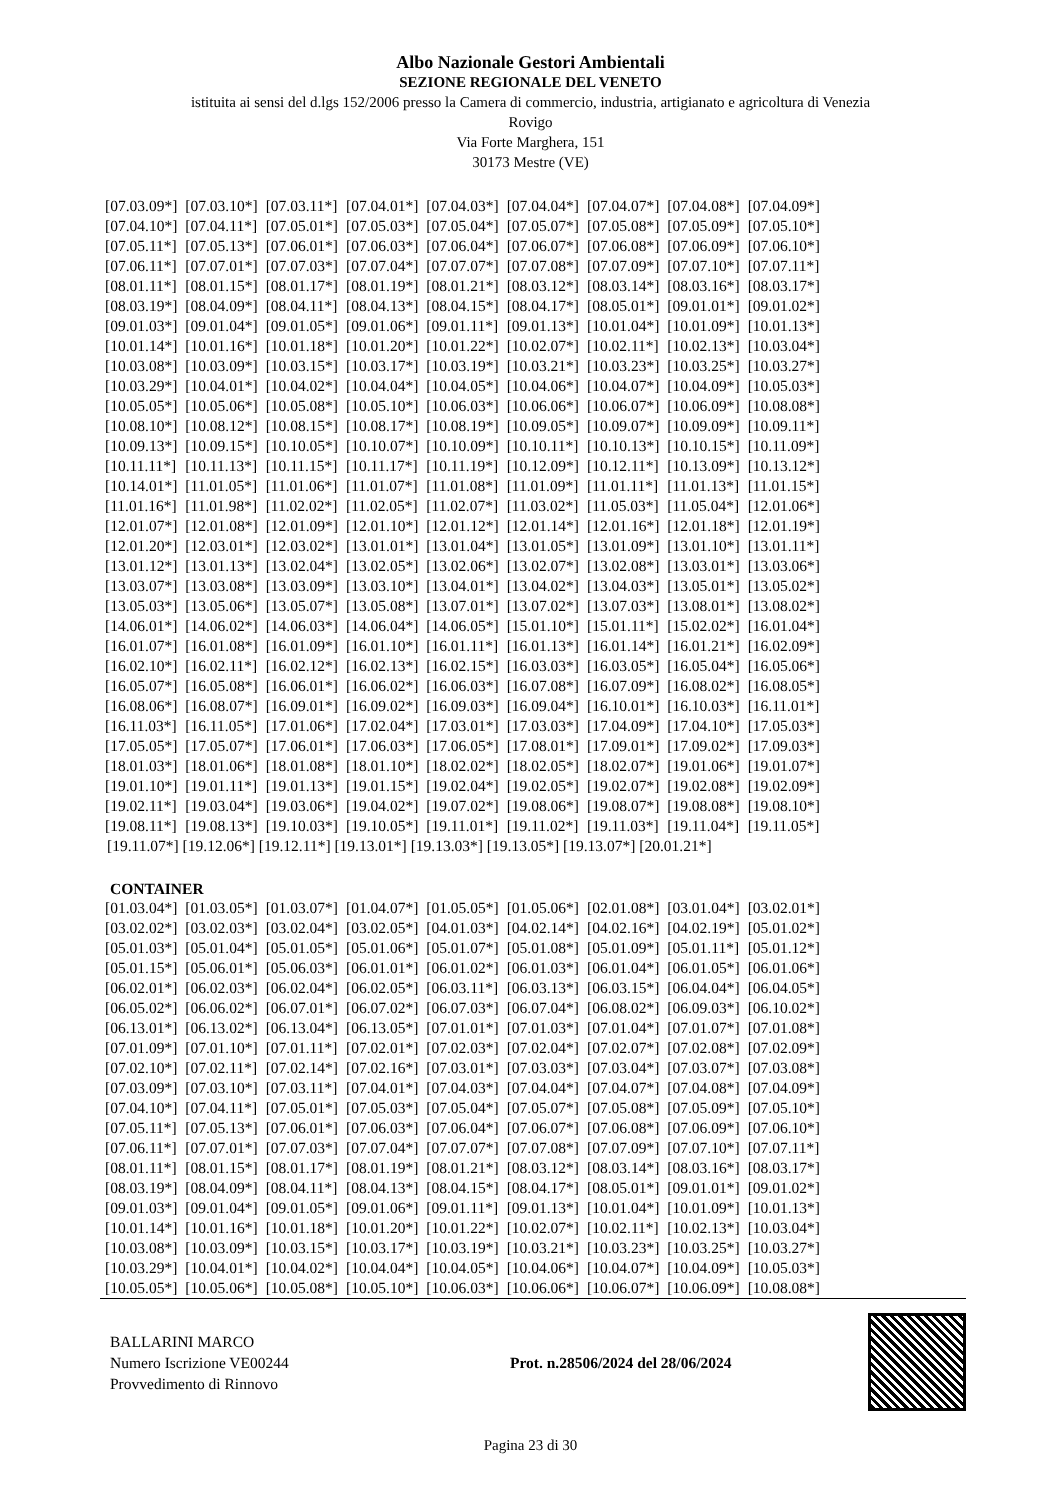Albo Nazionale Gestori Ambientali
SEZIONE REGIONALE DEL VENETO
istituita ai sensi del d.lgs 152/2006 presso la Camera di commercio, industria, artigianato e agricoltura di Venezia
Rovigo
Via Forte Marghera, 151
30173 Mestre (VE)
| [07.03.09*] | [07.03.10*] | [07.03.11*] | [07.04.01*] | [07.04.03*] | [07.04.04*] | [07.04.07*] | [07.04.08*] | [07.04.09*] |
| [07.04.10*] | [07.04.11*] | [07.05.01*] | [07.05.03*] | [07.05.04*] | [07.05.07*] | [07.05.08*] | [07.05.09*] | [07.05.10*] |
| [07.05.11*] | [07.05.13*] | [07.06.01*] | [07.06.03*] | [07.06.04*] | [07.06.07*] | [07.06.08*] | [07.06.09*] | [07.06.10*] |
| [07.06.11*] | [07.07.01*] | [07.07.03*] | [07.07.04*] | [07.07.07*] | [07.07.08*] | [07.07.09*] | [07.07.10*] | [07.07.11*] |
| [08.01.11*] | [08.01.15*] | [08.01.17*] | [08.01.19*] | [08.01.21*] | [08.03.12*] | [08.03.14*] | [08.03.16*] | [08.03.17*] |
| [08.03.19*] | [08.04.09*] | [08.04.11*] | [08.04.13*] | [08.04.15*] | [08.04.17*] | [08.05.01*] | [09.01.01*] | [09.01.02*] |
| [09.01.03*] | [09.01.04*] | [09.01.05*] | [09.01.06*] | [09.01.11*] | [09.01.13*] | [10.01.04*] | [10.01.09*] | [10.01.13*] |
| [10.01.14*] | [10.01.16*] | [10.01.18*] | [10.01.20*] | [10.01.22*] | [10.02.07*] | [10.02.11*] | [10.02.13*] | [10.03.04*] |
| [10.03.08*] | [10.03.09*] | [10.03.15*] | [10.03.17*] | [10.03.19*] | [10.03.21*] | [10.03.23*] | [10.03.25*] | [10.03.27*] |
| [10.03.29*] | [10.04.01*] | [10.04.02*] | [10.04.04*] | [10.04.05*] | [10.04.06*] | [10.04.07*] | [10.04.09*] | [10.05.03*] |
| [10.05.05*] | [10.05.06*] | [10.05.08*] | [10.05.10*] | [10.06.03*] | [10.06.06*] | [10.06.07*] | [10.06.09*] | [10.08.08*] |
| [10.08.10*] | [10.08.12*] | [10.08.15*] | [10.08.17*] | [10.08.19*] | [10.09.05*] | [10.09.07*] | [10.09.09*] | [10.09.11*] |
| [10.09.13*] | [10.09.15*] | [10.10.05*] | [10.10.07*] | [10.10.09*] | [10.10.11*] | [10.10.13*] | [10.10.15*] | [10.11.09*] |
| [10.11.11*] | [10.11.13*] | [10.11.15*] | [10.11.17*] | [10.11.19*] | [10.12.09*] | [10.12.11*] | [10.13.09*] | [10.13.12*] |
| [10.14.01*] | [11.01.05*] | [11.01.06*] | [11.01.07*] | [11.01.08*] | [11.01.09*] | [11.01.11*] | [11.01.13*] | [11.01.15*] |
| [11.01.16*] | [11.01.98*] | [11.02.02*] | [11.02.05*] | [11.02.07*] | [11.03.02*] | [11.05.03*] | [11.05.04*] | [12.01.06*] |
| [12.01.07*] | [12.01.08*] | [12.01.09*] | [12.01.10*] | [12.01.12*] | [12.01.14*] | [12.01.16*] | [12.01.18*] | [12.01.19*] |
| [12.01.20*] | [12.03.01*] | [12.03.02*] | [13.01.01*] | [13.01.04*] | [13.01.05*] | [13.01.09*] | [13.01.10*] | [13.01.11*] |
| [13.01.12*] | [13.01.13*] | [13.02.04*] | [13.02.05*] | [13.02.06*] | [13.02.07*] | [13.02.08*] | [13.03.01*] | [13.03.06*] |
| [13.03.07*] | [13.03.08*] | [13.03.09*] | [13.03.10*] | [13.04.01*] | [13.04.02*] | [13.04.03*] | [13.05.01*] | [13.05.02*] |
| [13.05.03*] | [13.05.06*] | [13.05.07*] | [13.05.08*] | [13.07.01*] | [13.07.02*] | [13.07.03*] | [13.08.01*] | [13.08.02*] |
| [14.06.01*] | [14.06.02*] | [14.06.03*] | [14.06.04*] | [14.06.05*] | [15.01.10*] | [15.01.11*] | [15.02.02*] | [16.01.04*] |
| [16.01.07*] | [16.01.08*] | [16.01.09*] | [16.01.10*] | [16.01.11*] | [16.01.13*] | [16.01.14*] | [16.01.21*] | [16.02.09*] |
| [16.02.10*] | [16.02.11*] | [16.02.12*] | [16.02.13*] | [16.02.15*] | [16.03.03*] | [16.03.05*] | [16.05.04*] | [16.05.06*] |
| [16.05.07*] | [16.05.08*] | [16.06.01*] | [16.06.02*] | [16.06.03*] | [16.07.08*] | [16.07.09*] | [16.08.02*] | [16.08.05*] |
| [16.08.06*] | [16.08.07*] | [16.09.01*] | [16.09.02*] | [16.09.03*] | [16.09.04*] | [16.10.01*] | [16.10.03*] | [16.11.01*] |
| [16.11.03*] | [16.11.05*] | [17.01.06*] | [17.02.04*] | [17.03.01*] | [17.03.03*] | [17.04.09*] | [17.04.10*] | [17.05.03*] |
| [17.05.05*] | [17.05.07*] | [17.06.01*] | [17.06.03*] | [17.06.05*] | [17.08.01*] | [17.09.01*] | [17.09.02*] | [17.09.03*] |
| [18.01.03*] | [18.01.06*] | [18.01.08*] | [18.01.10*] | [18.02.02*] | [18.02.05*] | [18.02.07*] | [19.01.06*] | [19.01.07*] |
| [19.01.10*] | [19.01.11*] | [19.01.13*] | [19.01.15*] | [19.02.04*] | [19.02.05*] | [19.02.07*] | [19.02.08*] | [19.02.09*] |
| [19.02.11*] | [19.03.04*] | [19.03.06*] | [19.04.02*] | [19.07.02*] | [19.08.06*] | [19.08.07*] | [19.08.08*] | [19.08.10*] |
| [19.08.11*] | [19.08.13*] | [19.10.03*] | [19.10.05*] | [19.11.01*] | [19.11.02*] | [19.11.03*] | [19.11.04*] | [19.11.05*] |
[19.11.07*] [19.12.06*] [19.12.11*] [19.13.01*] [19.13.03*] [19.13.05*] [19.13.07*] [20.01.21*]
CONTAINER
| [01.03.04*] | [01.03.05*] | [01.03.07*] | [01.04.07*] | [01.05.05*] | [01.05.06*] | [02.01.08*] | [03.01.04*] | [03.02.01*] |
| [03.02.02*] | [03.02.03*] | [03.02.04*] | [03.02.05*] | [04.01.03*] | [04.02.14*] | [04.02.16*] | [04.02.19*] | [05.01.02*] |
| [05.01.03*] | [05.01.04*] | [05.01.05*] | [05.01.06*] | [05.01.07*] | [05.01.08*] | [05.01.09*] | [05.01.11*] | [05.01.12*] |
| [05.01.15*] | [05.06.01*] | [05.06.03*] | [06.01.01*] | [06.01.02*] | [06.01.03*] | [06.01.04*] | [06.01.05*] | [06.01.06*] |
| [06.02.01*] | [06.02.03*] | [06.02.04*] | [06.02.05*] | [06.03.11*] | [06.03.13*] | [06.03.15*] | [06.04.04*] | [06.04.05*] |
| [06.05.02*] | [06.06.02*] | [06.07.01*] | [06.07.02*] | [06.07.03*] | [06.07.04*] | [06.08.02*] | [06.09.03*] | [06.10.02*] |
| [06.13.01*] | [06.13.02*] | [06.13.04*] | [06.13.05*] | [07.01.01*] | [07.01.03*] | [07.01.04*] | [07.01.07*] | [07.01.08*] |
| [07.01.09*] | [07.01.10*] | [07.01.11*] | [07.02.01*] | [07.02.03*] | [07.02.04*] | [07.02.07*] | [07.02.08*] | [07.02.09*] |
| [07.02.10*] | [07.02.11*] | [07.02.14*] | [07.02.16*] | [07.03.01*] | [07.03.03*] | [07.03.04*] | [07.03.07*] | [07.03.08*] |
| [07.03.09*] | [07.03.10*] | [07.03.11*] | [07.04.01*] | [07.04.03*] | [07.04.04*] | [07.04.07*] | [07.04.08*] | [07.04.09*] |
| [07.04.10*] | [07.04.11*] | [07.05.01*] | [07.05.03*] | [07.05.04*] | [07.05.07*] | [07.05.08*] | [07.05.09*] | [07.05.10*] |
| [07.05.11*] | [07.05.13*] | [07.06.01*] | [07.06.03*] | [07.06.04*] | [07.06.07*] | [07.06.08*] | [07.06.09*] | [07.06.10*] |
| [07.06.11*] | [07.07.01*] | [07.07.03*] | [07.07.04*] | [07.07.07*] | [07.07.08*] | [07.07.09*] | [07.07.10*] | [07.07.11*] |
| [08.01.11*] | [08.01.15*] | [08.01.17*] | [08.01.19*] | [08.01.21*] | [08.03.12*] | [08.03.14*] | [08.03.16*] | [08.03.17*] |
| [08.03.19*] | [08.04.09*] | [08.04.11*] | [08.04.13*] | [08.04.15*] | [08.04.17*] | [08.05.01*] | [09.01.01*] | [09.01.02*] |
| [09.01.03*] | [09.01.04*] | [09.01.05*] | [09.01.06*] | [09.01.11*] | [09.01.13*] | [10.01.04*] | [10.01.09*] | [10.01.13*] |
| [10.01.14*] | [10.01.16*] | [10.01.18*] | [10.01.20*] | [10.01.22*] | [10.02.07*] | [10.02.11*] | [10.02.13*] | [10.03.04*] |
| [10.03.08*] | [10.03.09*] | [10.03.15*] | [10.03.17*] | [10.03.19*] | [10.03.21*] | [10.03.23*] | [10.03.25*] | [10.03.27*] |
| [10.03.29*] | [10.04.01*] | [10.04.02*] | [10.04.04*] | [10.04.05*] | [10.04.06*] | [10.04.07*] | [10.04.09*] | [10.05.03*] |
| [10.05.05*] | [10.05.06*] | [10.05.08*] | [10.05.10*] | [10.06.03*] | [10.06.06*] | [10.06.07*] | [10.06.09*] | [10.08.08*] |
BALLARINI MARCO
Numero Iscrizione VE00244
Provvedimento di Rinnovo
Prot. n.28506/2024 del 28/06/2024
Pagina 23 di 30